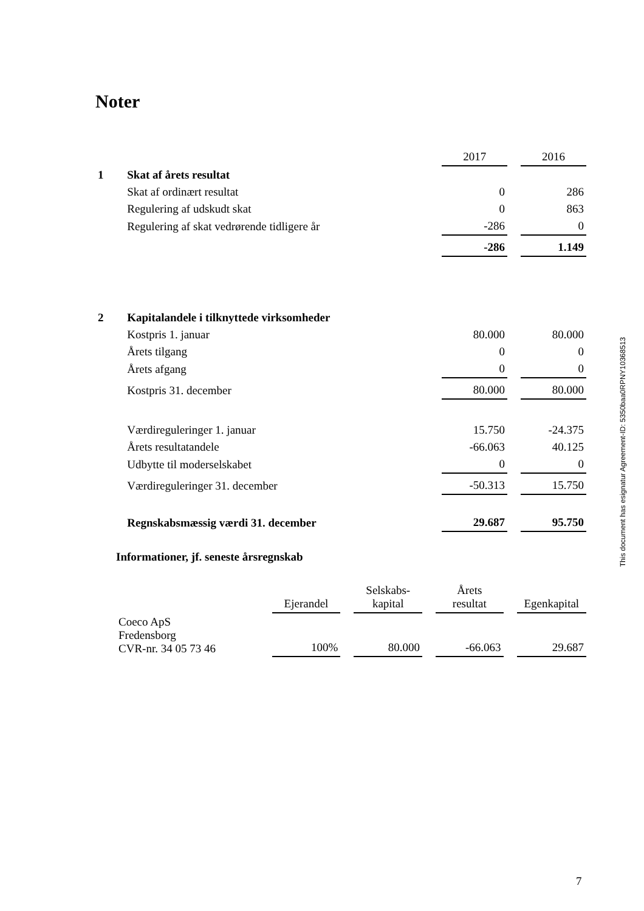Noter
| | | 2017 | 2016 |
| 1 | Skat af årets resultat | | |
| | Skat af ordinært resultat | 0 | 286 |
| | Regulering af udskudt skat | 0 | 863 |
| | Regulering af skat vedrørende tidligere år | -286 | 0 |
| | | -286 | 1.149 |
| 2 | Kapitalandele i tilknyttede virksomheder | | |
| | Kostpris 1. januar | 80.000 | 80.000 |
| | Årets tilgang | 0 | 0 |
| | Årets afgang | 0 | 0 |
| | Kostpris 31. december | 80.000 | 80.000 |
| | Værdireguleringer 1. januar | 15.750 | -24.375 |
| | Årets resultatandele | -66.063 | 40.125 |
| | Udbytte til moderselskabet | 0 | 0 |
| | Værdireguleringer 31. december | -50.313 | 15.750 |
| | Regnskabsmæssig værdi 31. december | 29.687 | 95.750 |
Informationer, jf. seneste årsregnskab
| | Ejerandel | Selskabs- kapital | Årets resultat | Egenkapital |
| Coeco ApS Fredensborg CVR-nr. 34 05 73 46 | 100% | 80.000 | -66.063 | 29.687 |
This document has esignatur Agreement-ID: 5350baa0RPNY10368513
7